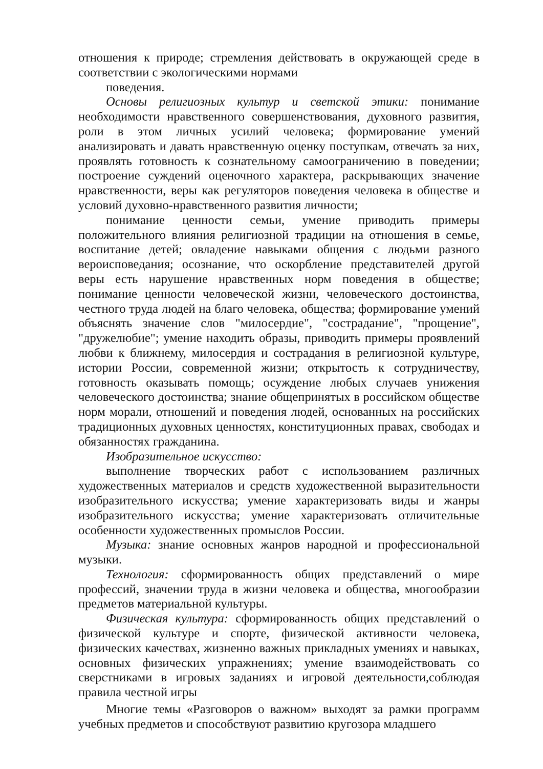отношения к природе; стремления действовать в окружающей среде в соответствии с экологическими нормами
поведения.
Основы религиозных культур и светской этики: понимание необходимости нравственного совершенствования, духовного развития, роли в этом личных усилий человека; формирование умений анализировать и давать нравственную оценку поступкам, отвечать за них, проявлять готовность к сознательному самоограничению в поведении; построение суждений оценочного характера, раскрывающих значение нравственности, веры как регуляторов поведения человека в обществе и условий духовно-нравственного развития личности;
понимание ценности семьи, умение приводить примеры положительного влияния религиозной традиции на отношения в семье, воспитание детей; овладение навыками общения с людьми разного вероисповедания; осознание, что оскорбление представителей другой веры есть нарушение нравственных норм поведения в обществе; понимание ценности человеческой жизни, человеческого достоинства, честного труда людей на благо человека, общества; формирование умений объяснять значение слов "милосердие", "сострадание", "прощение", "дружелюбие"; умение находить образы, приводить примеры проявлений любви к ближнему, милосердия и сострадания в религиозной культуре, истории России, современной жизни; открытость к сотрудничеству, готовность оказывать помощь; осуждение любых случаев унижения человеческого достоинства; знание общепринятых в российском обществе норм морали, отношений и поведения людей, основанных на российских традиционных духовных ценностях, конституционных правах, свободах и обязанностях гражданина.
Изобразительное искусство:
выполнение творческих работ с использованием различных художественных материалов и средств художественной выразительности изобразительного искусства; умение характеризовать виды и жанры изобразительного искусства; умение характеризовать отличительные особенности художественных промыслов России.
Музыка: знание основных жанров народной и профессиональной музыки.
Технология: сформированность общих представлений о мире профессий, значении труда в жизни человека и общества, многообразии предметов материальной культуры.
Физическая культура: сформированность общих представлений о физической культуре и спорте, физической активности человека, физических качествах, жизненно важных прикладных умениях и навыках, основных физических упражнениях; умение взаимодействовать со сверстниками в игровых заданиях и игровой деятельности,соблюдая правила честной игры
Многие темы «Разговоров о важном» выходят за рамки программ учебных предметов и способствуют развитию кругозора младшего